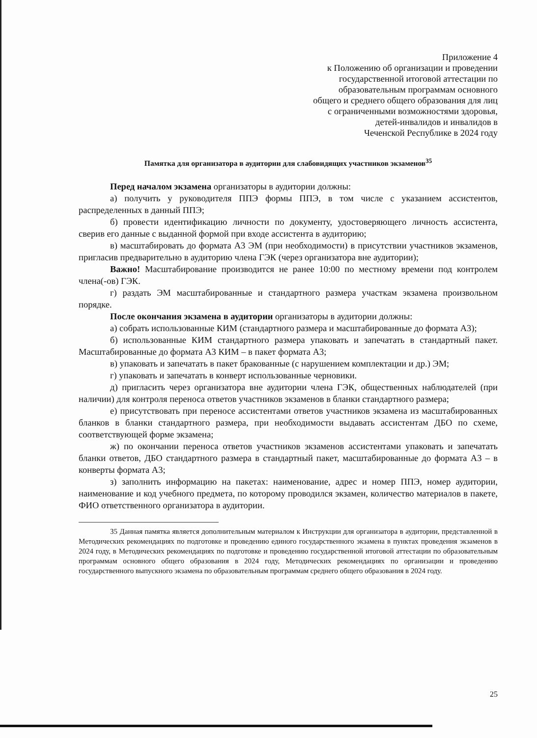Приложение 4
к Положению об организации и проведении
государственной итоговой аттестации по
образовательным программам основного
общего и среднего общего образования для лиц
с ограниченными возможностями здоровья,
детей-инвалидов и инвалидов в
Чеченской Республике в 2024 году
Памятка для организатора в аудитории для слабовидящих участников экзаменов<sup>35</sup>
Перед началом экзамена организаторы в аудитории должны:
а) получить у руководителя ППЭ формы ППЭ, в том числе с указанием ассистентов, распределенных в данный ППЭ;
б) провести идентификацию личности по документу, удостоверяющего личность ассистента, сверив его данные с выданной формой при входе ассистента в аудиторию;
в) масштабировать до формата А3 ЭМ (при необходимости) в присутствии участников экзаменов, пригласив предварительно в аудиторию члена ГЭК (через организатора вне аудитории);
Важно! Масштабирование производится не ранее 10:00 по местному времени под контролем члена(-ов) ГЭК.
г) раздать ЭМ масштабированные и стандартного размера участкам экзамена произвольном порядке.
После окончания экзамена в аудитории организаторы в аудитории должны:
а) собрать использованные КИМ (стандартного размера и масштабированные до формата А3);
б) использованные КИМ стандартного размера упаковать и запечатать в стандартный пакет. Масштабированные до формата А3 КИМ – в пакет формата А3;
в) упаковать и запечатать в пакет бракованные (с нарушением комплектации и др.) ЭМ;
г) упаковать и запечатать в конверт использованные черновики.
д) пригласить через организатора вне аудитории члена ГЭК, общественных наблюдателей (при наличии) для контроля переноса ответов участников экзаменов в бланки стандартного размера;
е) присутствовать при переносе ассистентами ответов участников экзамена из масштабированных бланков в бланки стандартного размера, при необходимости выдавать ассистентам ДБО по схеме, соответствующей форме экзамена;
ж) по окончании переноса ответов участников экзаменов ассистентами упаковать и запечатать бланки ответов, ДБО стандартного размера в стандартный пакет, масштабированные до формата А3 – в конверты формата А3;
з) заполнить информацию на пакетах: наименование, адрес и номер ППЭ, номер аудитории, наименование и код учебного предмета, по которому проводился экзамен, количество материалов в пакете, ФИО ответственного организатора в аудитории.
35 Данная памятка является дополнительным материалом к Инструкции для организатора в аудитории, представленной в Методических рекомендациях по подготовке и проведению единого государственного экзамена в пунктах проведения экзаменов в 2024 году, в Методических рекомендациях по подготовке и проведению государственной итоговой аттестации по образовательным программам основного общего образования в 2024 году, Методических рекомендациях по организации и проведению государственного выпускного экзамена по образовательным программам среднего общего образования в 2024 году.
25